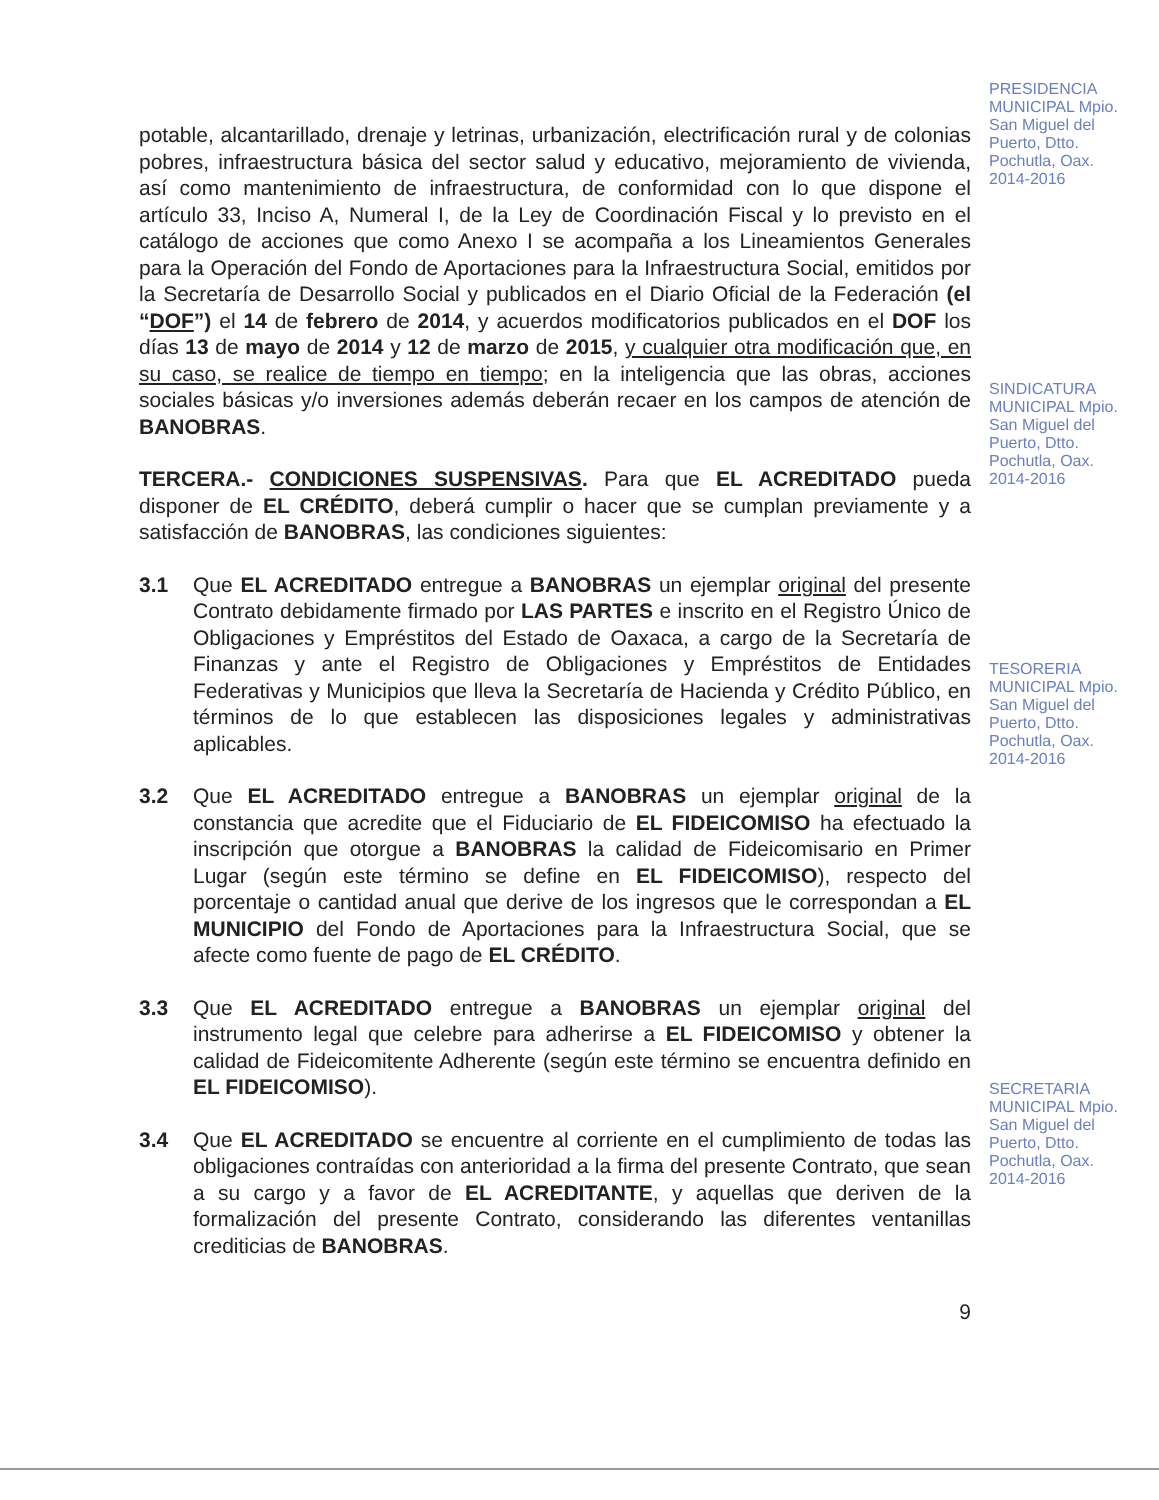potable, alcantarillado, drenaje y letrinas, urbanización, electrificación rural y de colonias pobres, infraestructura básica del sector salud y educativo, mejoramiento de vivienda, así como mantenimiento de infraestructura, de conformidad con lo que dispone el artículo 33, Inciso A, Numeral I, de la Ley de Coordinación Fiscal y lo previsto en el catálogo de acciones que como Anexo I se acompaña a los Lineamientos Generales para la Operación del Fondo de Aportaciones para la Infraestructura Social, emitidos por la Secretaría de Desarrollo Social y publicados en el Diario Oficial de la Federación (el “DOF”) el 14 de febrero de 2014, y acuerdos modificatorios publicados en el DOF los días 13 de mayo de 2014 y 12 de marzo de 2015, y cualquier otra modificación que, en su caso, se realice de tiempo en tiempo; en la inteligencia que las obras, acciones sociales básicas y/o inversiones además deberán recaer en los campos de atención de BANOBRAS.
TERCERA.- CONDICIONES SUSPENSIVAS. Para que EL ACREDITADO pueda disponer de EL CRÉDITO, deberá cumplir o hacer que se cumplan previamente y a satisfacción de BANOBRAS, las condiciones siguientes:
3.1 Que EL ACREDITADO entregue a BANOBRAS un ejemplar original del presente Contrato debidamente firmado por LAS PARTES e inscrito en el Registro Único de Obligaciones y Empréstitos del Estado de Oaxaca, a cargo de la Secretaría de Finanzas y ante el Registro de Obligaciones y Empréstitos de Entidades Federativas y Municipios que lleva la Secretaría de Hacienda y Crédito Público, en términos de lo que establecen las disposiciones legales y administrativas aplicables.
3.2 Que EL ACREDITADO entregue a BANOBRAS un ejemplar original de la constancia que acredite que el Fiduciario de EL FIDEICOMISO ha efectuado la inscripción que otorgue a BANOBRAS la calidad de Fideicomisario en Primer Lugar (según este término se define en EL FIDEICOMISO), respecto del porcentaje o cantidad anual que derive de los ingresos que le correspondan a EL MUNICIPIO del Fondo de Aportaciones para la Infraestructura Social, que se afecte como fuente de pago de EL CRÉDITO.
3.3 Que EL ACREDITADO entregue a BANOBRAS un ejemplar original del instrumento legal que celebre para adherirse a EL FIDEICOMISO y obtener la calidad de Fideicomitente Adherente (según este término se encuentra definido en EL FIDEICOMISO).
3.4 Que EL ACREDITADO se encuentre al corriente en el cumplimiento de todas las obligaciones contraídas con anterioridad a la firma del presente Contrato, que sean a su cargo y a favor de EL ACREDITANTE, y aquellas que deriven de la formalización del presente Contrato, considerando las diferentes ventanillas crediticias de BANOBRAS.
9
PRESIDENCIA MUNICIPAL Mpio. San Miguel del Puerto, Dtto. Pochutla, Oax. 2014-2016
SINDICATURA MUNICIPAL Mpio. San Miguel del Puerto, Dtto. Pochutla, Oax. 2014-2016
TESORERIA MUNICIPAL Mpio. San Miguel del Puerto, Dtto. Pochutla, Oax. 2014-2016
SECRETARIA MUNICIPAL Mpio. San Miguel del Puerto, Dtto. Pochutla, Oax. 2014-2016